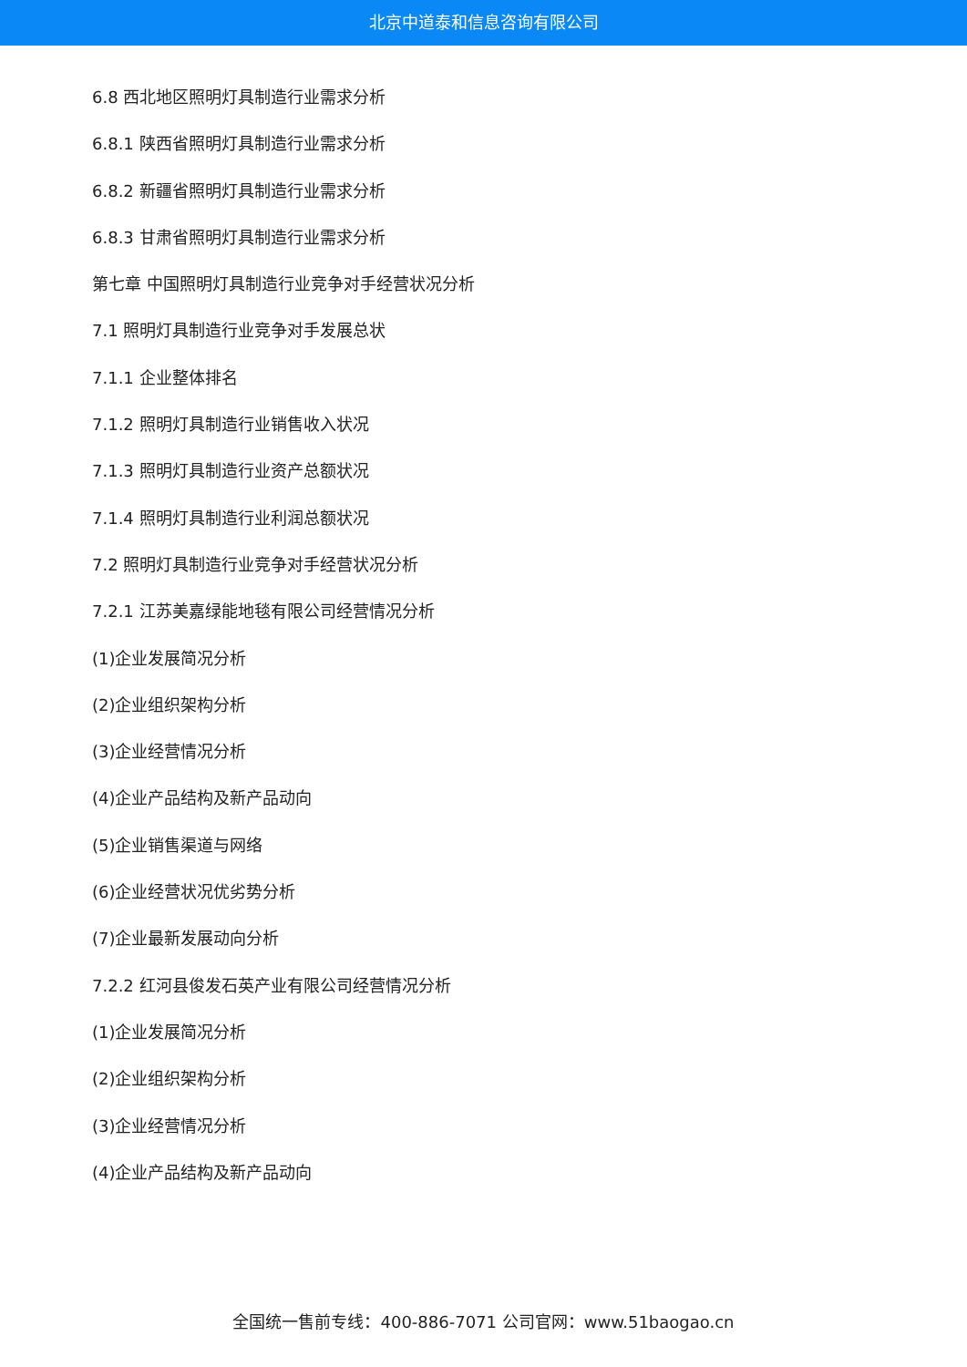北京中道泰和信息咨询有限公司
6.8 西北地区照明灯具制造行业需求分析
6.8.1 陕西省照明灯具制造行业需求分析
6.8.2 新疆省照明灯具制造行业需求分析
6.8.3 甘肃省照明灯具制造行业需求分析
第七章 中国照明灯具制造行业竞争对手经营状况分析
7.1 照明灯具制造行业竞争对手发展总状
7.1.1 企业整体排名
7.1.2 照明灯具制造行业销售收入状况
7.1.3 照明灯具制造行业资产总额状况
7.1.4 照明灯具制造行业利润总额状况
7.2 照明灯具制造行业竞争对手经营状况分析
7.2.1 江苏美嘉绿能地毯有限公司经营情况分析
(1)企业发展简况分析
(2)企业组织架构分析
(3)企业经营情况分析
(4)企业产品结构及新产品动向
(5)企业销售渠道与网络
(6)企业经营状况优劣势分析
(7)企业最新发展动向分析
7.2.2 红河县俊发石英产业有限公司经营情况分析
(1)企业发展简况分析
(2)企业组织架构分析
(3)企业经营情况分析
(4)企业产品结构及新产品动向
全国统一售前专线：400-886-7071 公司官网：www.51baogao.cn